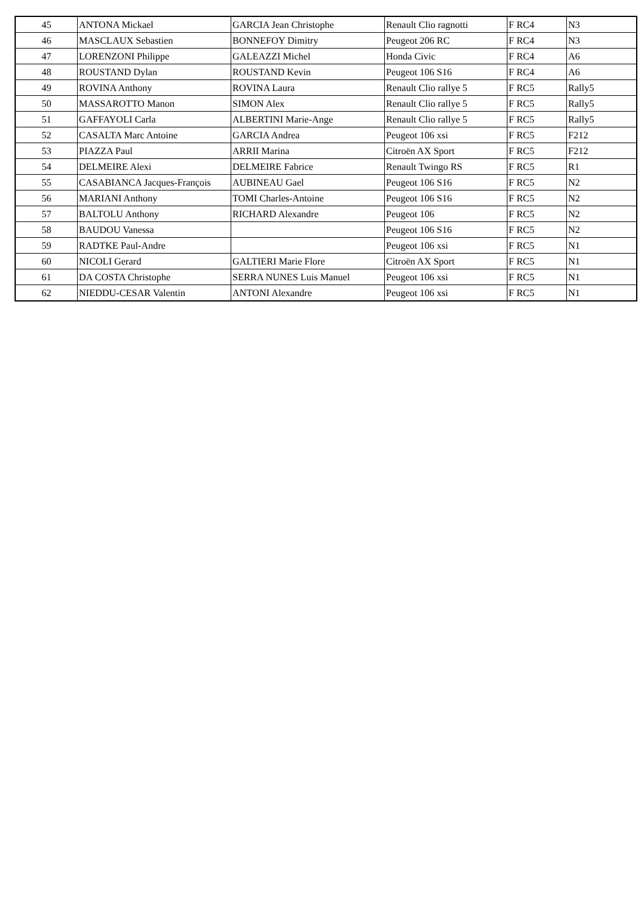| 45 | ANTONA Mickael | GARCIA Jean Christophe | Renault Clio ragnotti | F RC4 | N3 |
| 46 | MASCLAUX Sebastien | BONNEFOY Dimitry | Peugeot 206 RC | F RC4 | N3 |
| 47 | LORENZONI Philippe | GALEAZZI Michel | Honda Civic | F RC4 | A6 |
| 48 | ROUSTAND Dylan | ROUSTAND Kevin | Peugeot 106 S16 | F RC4 | A6 |
| 49 | ROVINA Anthony | ROVINA Laura | Renault Clio rallye 5 | F RC5 | Rally5 |
| 50 | MASSAROTTO Manon | SIMON Alex | Renault Clio rallye 5 | F RC5 | Rally5 |
| 51 | GAFFAYOLI Carla | ALBERTINI Marie-Ange | Renault Clio rallye 5 | F RC5 | Rally5 |
| 52 | CASALTA Marc Antoine | GARCIA Andrea | Peugeot 106 xsi | F RC5 | F212 |
| 53 | PIAZZA Paul | ARRII Marina | Citroën AX Sport | F RC5 | F212 |
| 54 | DELMEIRE Alexi | DELMEIRE Fabrice | Renault Twingo RS | F RC5 | R1 |
| 55 | CASABIANCA Jacques-François | AUBINEAU Gael | Peugeot 106 S16 | F RC5 | N2 |
| 56 | MARIANI Anthony | TOMI Charles-Antoine | Peugeot 106 S16 | F RC5 | N2 |
| 57 | BALTOLU Anthony | RICHARD Alexandre | Peugeot 106 | F RC5 | N2 |
| 58 | BAUDOU Vanessa | | Peugeot 106 S16 | F RC5 | N2 |
| 59 | RADTKE Paul-Andre | | Peugeot 106 xsi | F RC5 | N1 |
| 60 | NICOLI Gerard | GALTIERI Marie Flore | Citroën AX Sport | F RC5 | N1 |
| 61 | DA COSTA Christophe | SERRA NUNES Luis Manuel | Peugeot 106 xsi | F RC5 | N1 |
| 62 | NIEDDU-CESAR Valentin | ANTONI Alexandre | Peugeot 106 xsi | F RC5 | N1 |